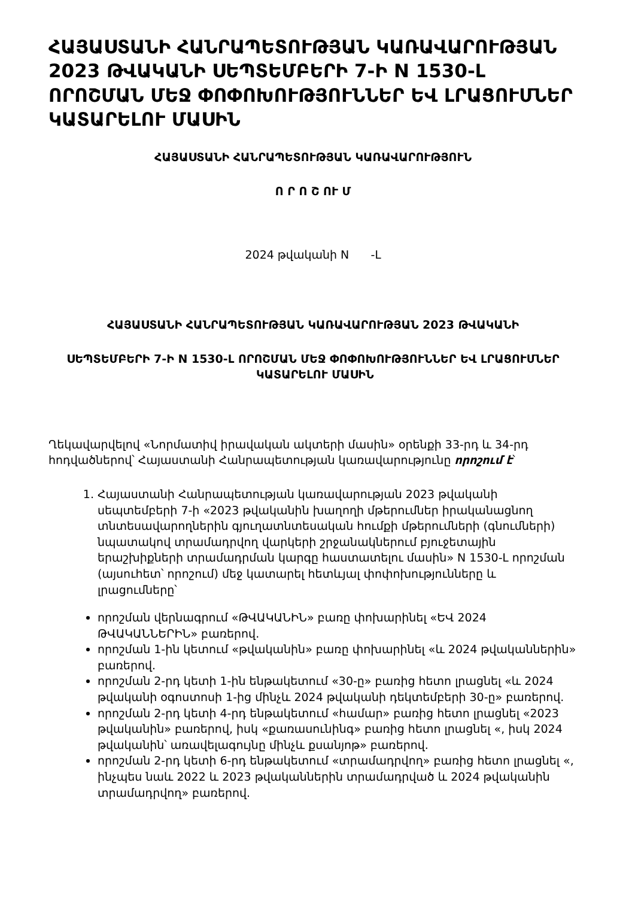ՀԱՅԱՍՏԱՆԻ ՀԱՆՐԱՊԵՏՈՒԹՅԱՆ ԿԱՌԱՎԱՐՈՒԹՅԱՆ 2023 ԹՎԱԿԱՆԻ ՍԵՊՏԵՄԲԵՐԻ 7-Ի N 1530-Լ ՈՐՈՇՄԱՆ ՄԵՋ ՓՈՓՈԽՈՒԹՅՈՒՆՆԵՐ ԵՎ ԼՐԱՑՈՒՄՆԵՐ ԿԱՏԱՐԵԼՈՒ ՄԱՍԻՆ
ՀԱՅԱՍՏԱՆԻ ՀԱՆՐԱՊԵՏՈՒԹՅԱՆ ԿԱՌԱՎԱՐՈՒԹՅՈՒՆ
Ո Ր Ո Շ ՈՒ Մ
2024 թվականի N -Լ
ՀԱՅԱՍՏԱՆԻ ՀԱՆՐԱՊԵՏՈՒԹՅԱՆ ԿԱՌԱՎԱՐՈՒԹՅԱՆ 2023 ԹՎԱԿԱՆԻ
ՍԵՊՏԵՄԲԵՐԻ 7-Ի N 1530-Լ ՈՐՈՇՄԱՆ ՄԵՋ ՓՈՓՈԽՈՒԹՅՈՒՆՆԵՐ ԵՎ ԼՐԱՑՈՒՄՆԵՐ ԿԱՏԱՐԵԼՈՒ ՄԱՍԻՆ
Ղեկավարվելով «Նորմատիվ իրավական ակտերի մասին» օրենքի 33-րդ և 34-րդ հոդվածներով՝ Հայաստանի Հանրապետության կառավարությունը որոշում է՝
1. Հայաստանի Հանրապետության կառավարության 2023 թվականի սեպտեմբերի 7-ի «2023 թվականին խաղողի մթերումներ իրականացնող տնտեսավարողներին գյուղատնտեսական հումքի մթերումների (գնումների) նպատակով տրամադրվող վարկերի շրջանակներում բյուջետային երաշխիքների տրամադրման կարգը հաստատելու մասին» N 1530-Լ որոշման (այսուհետ՝ որոշում) մեջ կատարել հետևյալ փոփոխությունները և լրացումները՝
որոշման վերնագրում «ԹՎԱԿԱՆԻՆ» բառը փոխարինել «ԵՎ 2024 ԹՎԱԿԱՆՆԵՐԻՆ» բառերով.
որոշման 1-ին կետում «թվականին» բառը փոխարինել «և 2024 թվականներին» բառերով.
որոշման 2-րդ կետի 1-ին ենթակետում «30-ը» բառից հետո լրացնել «և 2024 թվականի օգոստոսի 1-ից մինչև 2024 թվականի դեկտեմբերի 30-ը» բառերով.
որոշման 2-րդ կետի 4-րդ ենթակետում «համար» բառից հետո լրացնել «2023 թվականին» բառերով, իսկ «քառասունինգ» բառից հետո լրացնել «, իսկ 2024 թվականին՝ առավելագույնը մինչև քսանյոթ» բառերով.
որոշման 2-րդ կետի 6-րդ ենթակետում «տրամադրվող» բառից հետո լրացնել «, ինչպես նաև 2022 և 2023 թվականներին տրամադրված և 2024 թվականին տրամադրվող» բառերով.